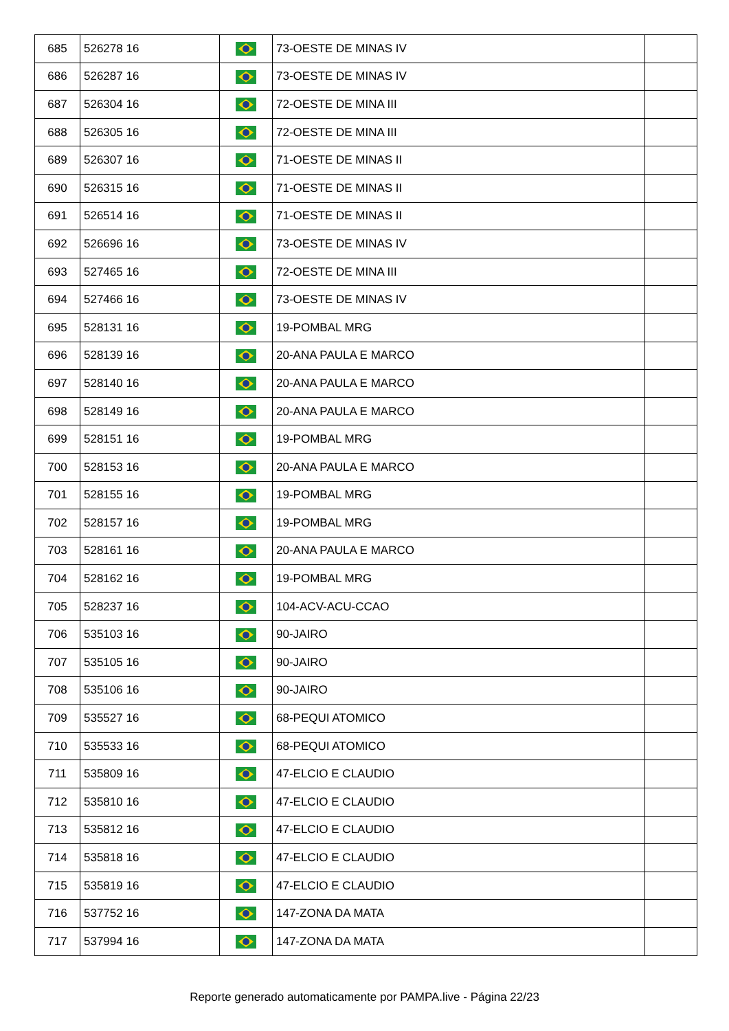| 685 | 526278 16 | | 73-OESTE DE MINAS IV | |
| 686 | 526287 16 | | 73-OESTE DE MINAS IV | |
| 687 | 526304 16 | | 72-OESTE DE MINA III | |
| 688 | 526305 16 | | 72-OESTE DE MINA III | |
| 689 | 526307 16 | | 71-OESTE DE MINAS II | |
| 690 | 526315 16 | | 71-OESTE DE MINAS II | |
| 691 | 526514 16 | | 71-OESTE DE MINAS II | |
| 692 | 526696 16 | | 73-OESTE DE MINAS IV | |
| 693 | 527465 16 | | 72-OESTE DE MINA III | |
| 694 | 527466 16 | | 73-OESTE DE MINAS IV | |
| 695 | 528131 16 | | 19-POMBAL MRG | |
| 696 | 528139 16 | | 20-ANA PAULA E MARCO | |
| 697 | 528140 16 | | 20-ANA PAULA E MARCO | |
| 698 | 528149 16 | | 20-ANA PAULA E MARCO | |
| 699 | 528151 16 | | 19-POMBAL MRG | |
| 700 | 528153 16 | | 20-ANA PAULA E MARCO | |
| 701 | 528155 16 | | 19-POMBAL MRG | |
| 702 | 528157 16 | | 19-POMBAL MRG | |
| 703 | 528161 16 | | 20-ANA PAULA E MARCO | |
| 704 | 528162 16 | | 19-POMBAL MRG | |
| 705 | 528237 16 | | 104-ACV-ACU-CCAO | |
| 706 | 535103 16 | | 90-JAIRO | |
| 707 | 535105 16 | | 90-JAIRO | |
| 708 | 535106 16 | | 90-JAIRO | |
| 709 | 535527 16 | | 68-PEQUI ATOMICO | |
| 710 | 535533 16 | | 68-PEQUI ATOMICO | |
| 711 | 535809 16 | | 47-ELCIO E CLAUDIO | |
| 712 | 535810 16 | | 47-ELCIO E CLAUDIO | |
| 713 | 535812 16 | | 47-ELCIO E CLAUDIO | |
| 714 | 535818 16 | | 47-ELCIO E CLAUDIO | |
| 715 | 535819 16 | | 47-ELCIO E CLAUDIO | |
| 716 | 537752 16 | | 147-ZONA DA MATA | |
| 717 | 537994 16 | | 147-ZONA DA MATA | |
Reporte generado automaticamente por PAMPA.live - Página 22/23